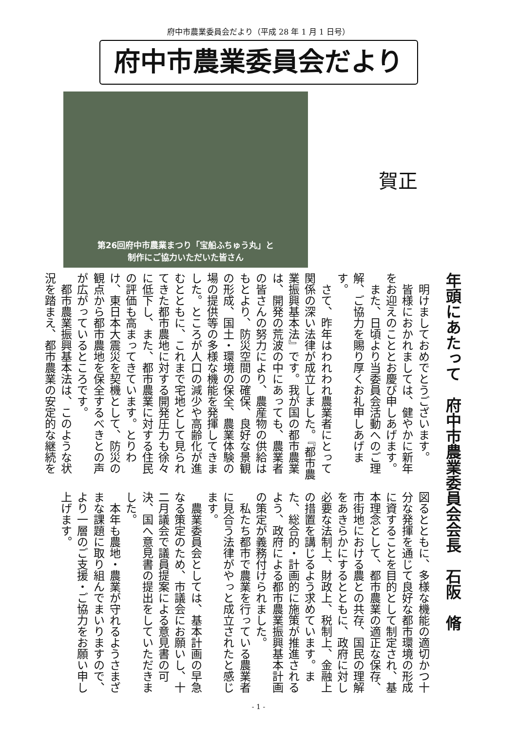府中市農業委員会だより（平成 28 年 1 月 1 日号）
府中市農業委員会だより
第26回府中市農業まつり「宝船ふちゅう丸」と
制作にご協力いただいた皆さん
賀正
年頭にあたって　府中市農業委員会会長　石阪　脩
明けましておめでとうございます。
皆様におかれましては、健やかに新年をお迎えのこととお慶び申しあげます。
また、日頃より当委員会活動へのご理解、ご協力を賜り厚くお礼申しあげます。
さて、昨年はわれわれ農業者にとって関係の深い法律が成立しました。『都市農業振興基本法』です。我が国の都市農業は、開発の荒波の中にあっても、農業者の皆さんの努力により、農産物の供給はもとより、防災空間の確保、良好な景観の形成、国土・環境の保全、農業体験の場の提供等の多様な機能を発揮してきました。ところが人口の減少や高齢化が進むとともに、これまで宅地として見られてきた都市農地に対する開発圧力も徐々に低下し、また、都市農業に対する住民の評価も高まってきています。とりわけ、東日本大震災を契機として、防災の観点から都市農地を保全するべきとの声が広がっているところです。
都市農業振興基本法は、このような状況を踏まえ、都市農業の安定的な継続を図るとともに、多様な機能の適切かつ十分な発揮を通じて良好な都市環境の形成に資することを目的として制定され、基本理念として、都市農業の適正な保存、市街地における農との共存、国民の理解をあきらかにするとともに、政府に対し必要な法制上、財政上、税制上、金融上の措置を講じるよう求めています。また、総合的・計画的に施策が推進されるよう、政府による都市農業振興基本計画の策定が義務付けられました。
私たち都市で農業を行っている農業者に見合う法律がやっと成立されたと感じます。
農業委員会としては、基本計画の早急なる策定のため、市議会にお願いし、十二月議会で議員提案による意見書の可決、国へ意見書の提出をしていただきました。
本年も農地・農業が守れるようさまざまな課題に取り組んでまいりますので、より一層のご支援・ご協力をお願い申し上げます。
- 1 -